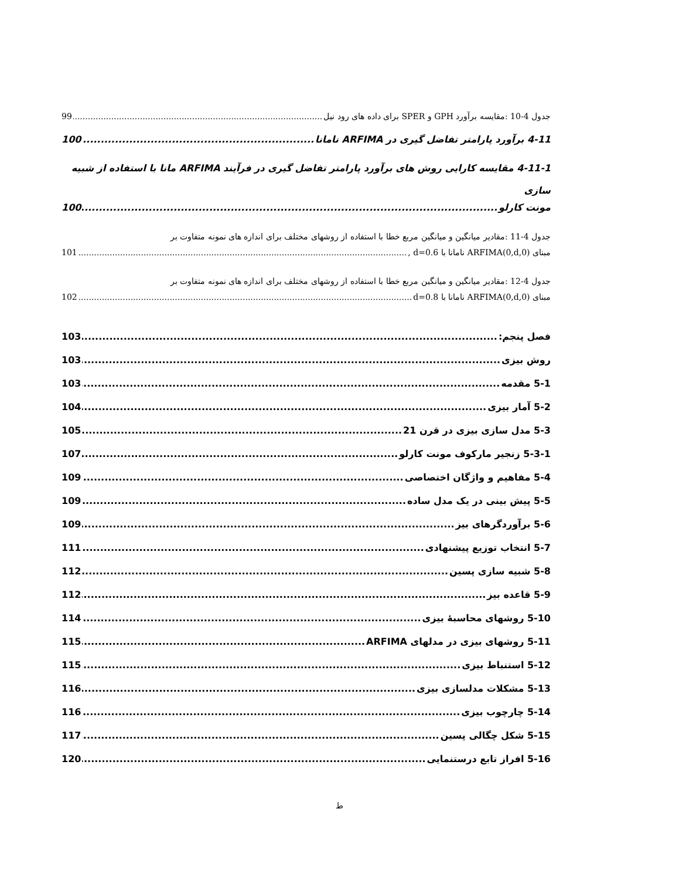جدول 4-10 :مقایسه برآورد GPH و SPER برای داده های رود نیل 99
4-11 برآورد پارامتر تفاضل گیری در ARFIMA نامانا 100
4-11-1 مقایسه کارایی روش های برآورد پارامتر تفاضل گیری در فرآیند ARFIMA مانا با استفاده از شبیه سازی
مونت کارلو 100
جدول 4-11 :مقادیر میانگین و میانگین مربع خطا با استفاده از روشهای مختلف برای اندازه های نمونه متفاوت بر
مبنای ARFIMA(0,d,0) نامانا با d=0.6 , 101
جدول 4-12 :مقادیر میانگین و میانگین مربع خطا با استفاده از روشهای مختلف برای اندازه های نمونه متفاوت بر
مبنای ARFIMA(0,d,0) نامانا با d=0.8 102
فصل پنجم: 103
روش بیزی 103
5-1 مقدمه 103
5-2 آمار بیزی 104
5-3 مدل سازی بیزی در قرن 21 105
5-3-1 زنجیر مارکوف مونت کارلو 107
5-4 مفاهیم و واژگان اختصاصی 109
5-5 پیش بینی در یک مدل ساده 109
5-6 برآوردگرهای بیز 109
5-7 انتخاب توزیع پیشنهادی 111
5-8 شبیه سازی پسین 112
5-9 قاعده بیز 112
5-10 روشهای محاسبهٔ بیزی 114
5-11 روشهای بیزی در مدلهای ARFIMA 115
5-12 استنباط بیزی 115
5-13 مشکلات مدلسازی بیزی 116
5-14 چارچوب بیزی 116
5-15 شکل چگالی پسین 117
5-16 افراز تابع درستنمایی 120
ط